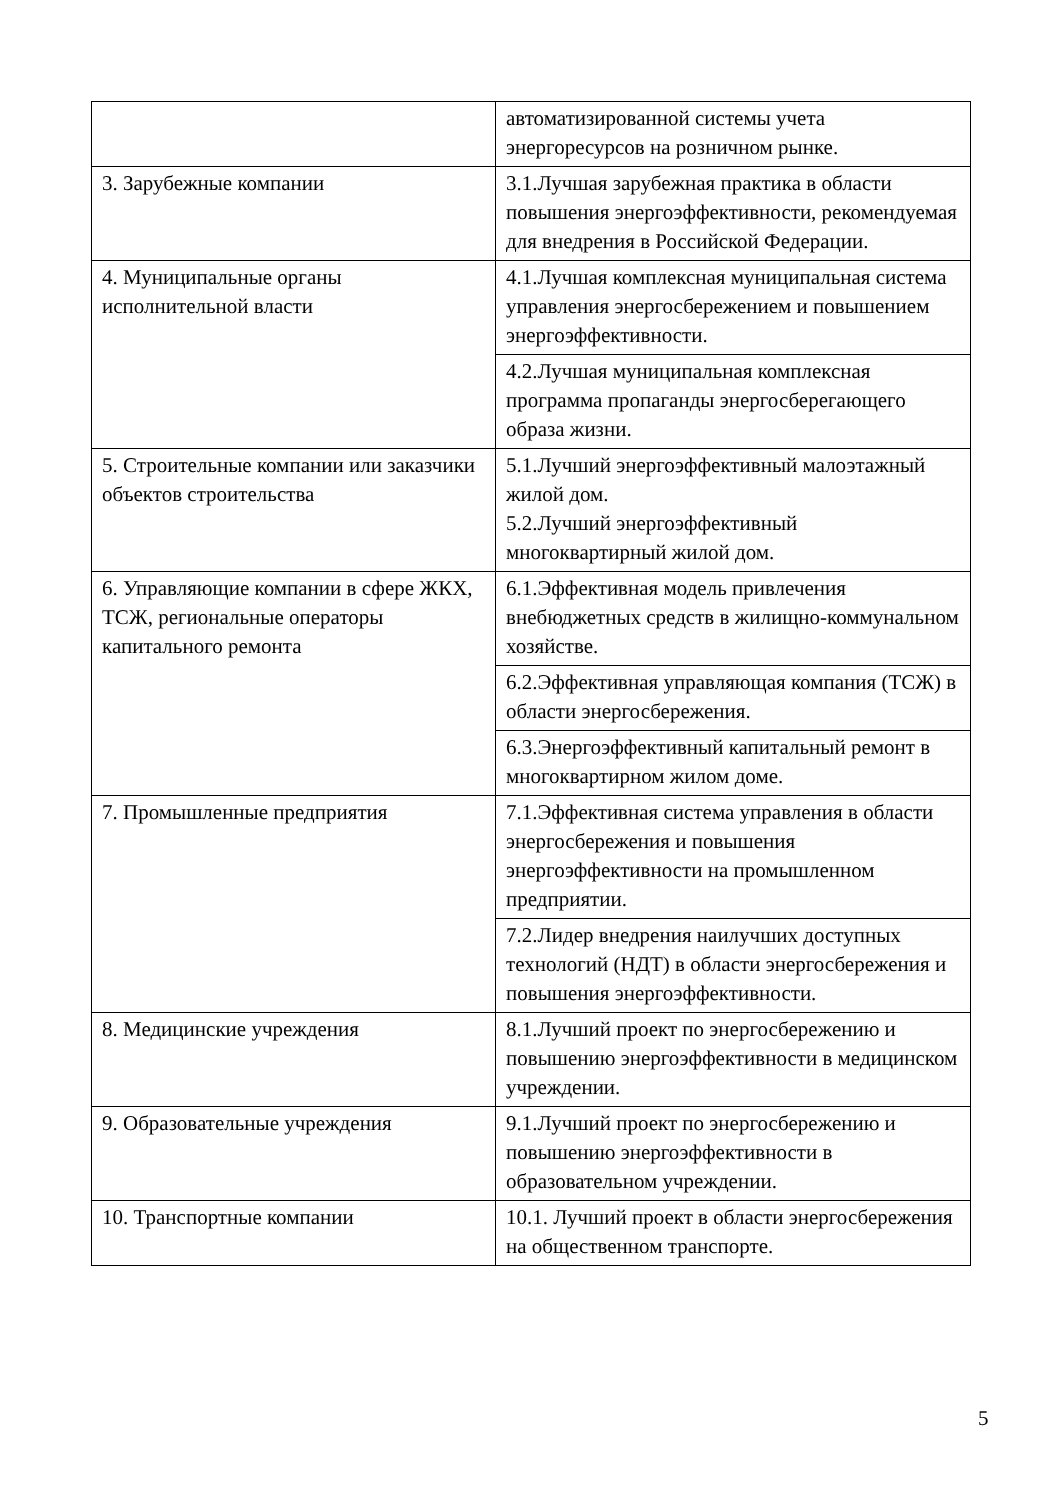| | автоматизированной системы учета энергоресурсов на розничном рынке. |
| 3. Зарубежные компании | 3.1.Лучшая зарубежная практика в области повышения энергоэффективности, рекомендуемая для внедрения в Российской Федерации. |
| 4. Муниципальные органы исполнительной власти | 4.1.Лучшая комплексная муниципальная система управления энергосбережением и повышением энергоэффективности. |
| | 4.2.Лучшая муниципальная комплексная программа пропаганды энергосберегающего образа жизни. |
| 5. Строительные компании или заказчики объектов строительства | 5.1.Лучший энергоэффективный малоэтажный жилой дом. 5.2.Лучший энергоэффективный многоквартирный жилой дом. |
| 6. Управляющие компании в сфере ЖКХ, ТСЖ, региональные операторы капитального ремонта | 6.1.Эффективная модель привлечения внебюджетных средств в жилищно-коммунальном хозяйстве. |
| | 6.2.Эффективная управляющая компания (ТСЖ) в области энергосбережения. |
| | 6.3.Энергоэффективный капитальный ремонт в многоквартирном жилом доме. |
| 7. Промышленные предприятия | 7.1.Эффективная система управления в области энергосбережения и повышения энергоэффективности на промышленном предприятии. |
| | 7.2.Лидер внедрения наилучших доступных технологий (НДТ) в области энергосбережения и повышения энергоэффективности. |
| 8. Медицинские учреждения | 8.1.Лучший проект по энергосбережению и повышению энергоэффективности в медицинском учреждении. |
| 9. Образовательные учреждения | 9.1.Лучший проект по энергосбережению и повышению энергоэффективности в образовательном учреждении. |
| 10. Транспортные компании | 10.1. Лучший проект в области энергосбережения на общественном транспорте. |
5